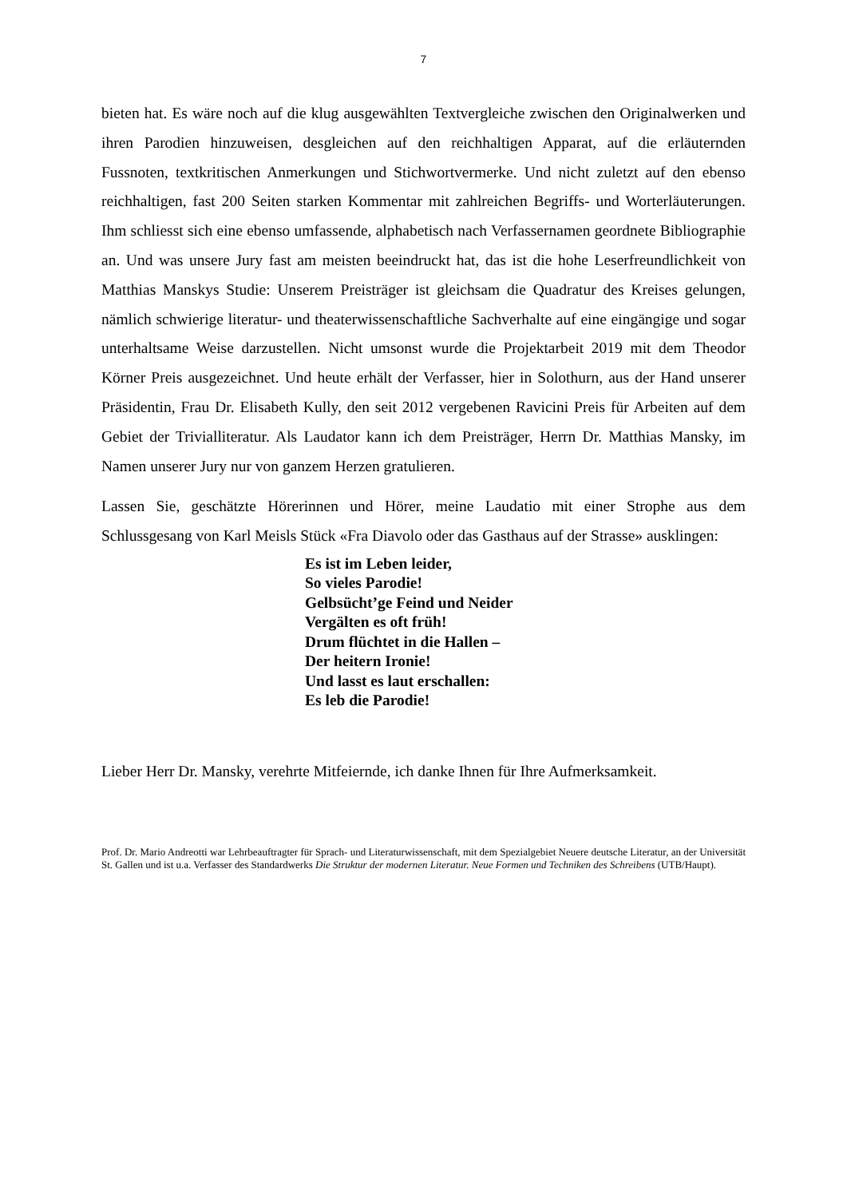7
bieten hat. Es wäre noch auf die klug ausgewählten Textvergleiche zwischen den Original­werken und ihren Parodien hinzuweisen, desgleichen auf den reichhaltigen Apparat, auf die erläuternden Fussnoten, textkritischen Anmerkungen und Stichwortvermerke. Und nicht zu­letzt auf den ebenso reichhaltigen, fast 200 Seiten starken Kommentar mit zahlreichen Be­griffs- und Worterläuterungen. Ihm schliesst sich eine ebenso umfassende, alphabetisch nach Verfassernamen geordnete Bibliographie an. Und was unsere Jury fast am meisten beein­druckt hat, das ist die hohe Leserfreundlichkeit von Matthias Manskys Studie: Unserem Preis­träger ist gleichsam die Quadratur des Kreises gelungen, nämlich schwierige literatur- und theaterwissenschaftliche Sachverhalte auf eine eingängige und sogar unterhaltsame Weise darzustellen. Nicht umsonst wurde die Projektarbeit 2019 mit dem Theodor Körner Preis aus­gezeichnet. Und heute erhält der Verfasser, hier in Solothurn, aus der Hand unserer Präsiden­tin, Frau Dr. Elisabeth Kully, den seit 2012 vergebenen Ravicini Preis für Arbeiten auf dem Gebiet der Trivialliteratur. Als Laudator kann ich dem Preisträger, Herrn Dr. Matthias Mans­ky, im Namen unserer Jury nur von ganzem Herzen gratulieren.
Lassen Sie, geschätzte Hörerinnen und Hörer, meine Laudatio mit einer Strophe aus dem Schlussgesang von Karl Meisls Stück «Fra Diavolo oder das Gasthaus auf der Strasse» aus­klingen:
Es ist im Leben leider,
So vieles Parodie!
Gelbsücht’ge Feind und Neider
Vergälten es oft früh!
Drum flüchtet in die Hallen –
Der heitern Ironie!
Und lasst es laut erschallen:
Es leb die Parodie!
Lieber Herr Dr. Mansky, verehrte Mitfeiernde, ich danke Ihnen für Ihre Aufmerksamkeit.
Prof. Dr. Mario Andreotti war Lehrbeauftragter für Sprach- und Literaturwissenschaft, mit dem Spezialgebiet Neuere deut­sche Literatur, an der Universität St. Gallen und ist u.a. Verfasser des Standardwerks Die Struktur der modernen Literatur. Neue Formen und Techniken des Schreibens (UTB/Haupt).